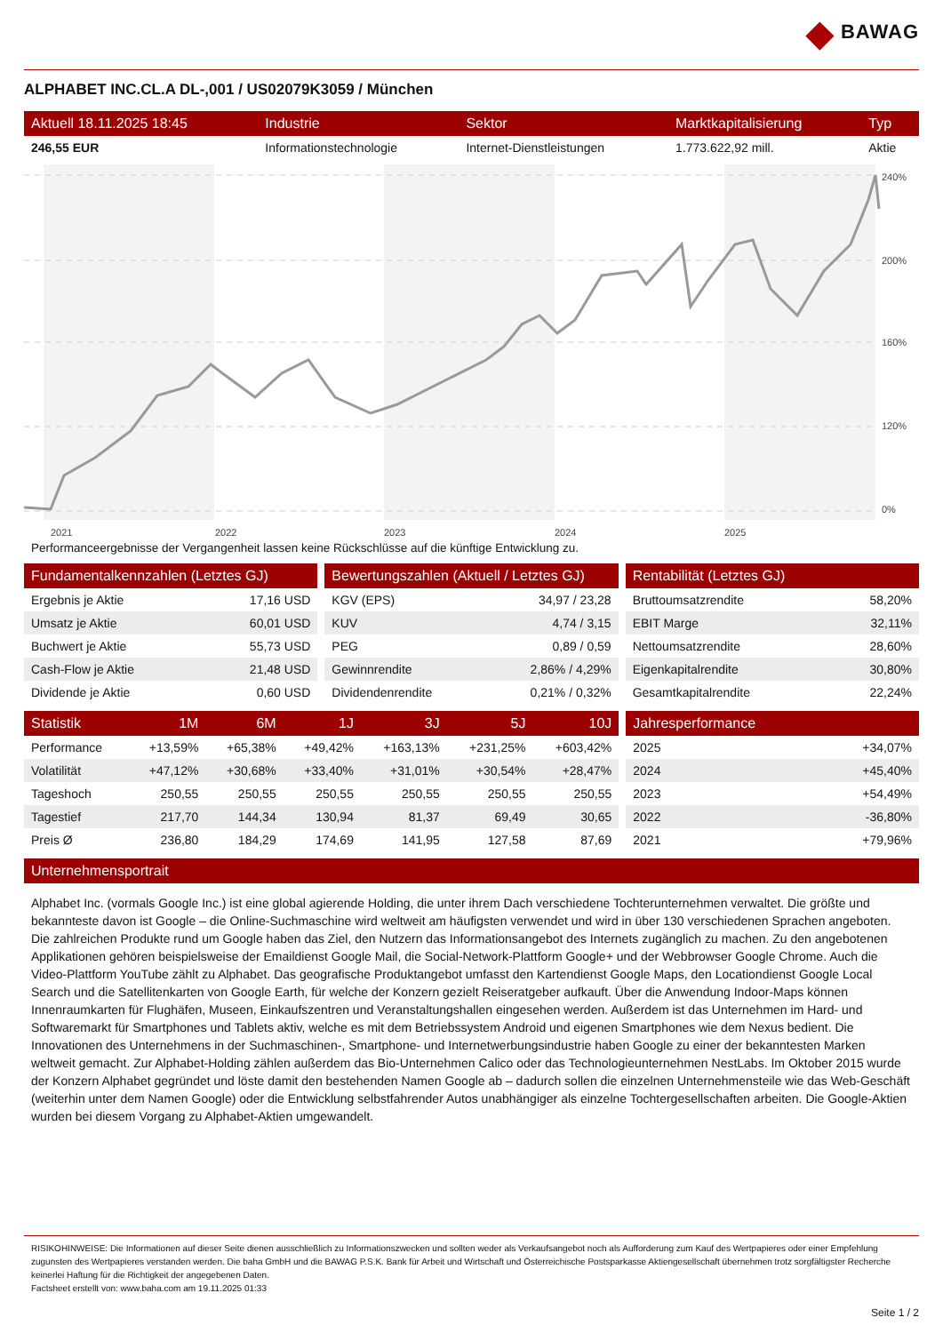◆ BAWAG
ALPHABET INC.CL.A DL-,001 / US02079K3059 / München
| Aktuell 18.11.2025 18:45 | Industrie | Sektor | Marktkapitalisierung | Typ |
| --- | --- | --- | --- | --- |
| 246,55 EUR | Informationstechnologie | Internet-Dienstleistungen | 1.773.622,92 mill. | Aktie |
2021
2022
2023
2024
2025
240%
200%
160%
120%
0%
Performanceergebnisse der Vergangenheit lassen keine Rückschlüsse auf die künftige Entwicklung zu.
| Fundamentalkennzahlen (Letztes GJ) | |
| --- | --- |
| Ergebnis je Aktie | 17,16 USD |
| Umsatz je Aktie | 60,01 USD |
| Buchwert je Aktie | 55,73 USD |
| Cash-Flow je Aktie | 21,48 USD |
| Dividende je Aktie | 0,60 USD |
| Bewertungszahlen (Aktuell / Letztes GJ) | |
| --- | --- |
| KGV (EPS) | 34,97 / 23,28 |
| KUV | 4,74 / 3,15 |
| PEG | 0,89 / 0,59 |
| Gewinnrendite | 2,86% / 4,29% |
| Dividendenrendite | 0,21% / 0,32% |
| Rentabilität (Letztes GJ) | |
| --- | --- |
| Bruttoumsatzrendite | 58,20% |
| EBIT Marge | 32,11% |
| Nettoumsatzrendite | 28,60% |
| Eigenkapitalrendite | 30,80% |
| Gesamtkapitalrendite | 22,24% |
| Statistik | 1M | 6M | 1J | 3J | 5J | 10J |
| --- | --- | --- | --- | --- | --- | --- |
| Performance | +13,59% | +65,38% | +49,42% | +163,13% | +231,25% | +603,42% |
| Volatilität | +47,12% | +30,68% | +33,40% | +31,01% | +30,54% | +28,47% |
| Tageshoch | 250,55 | 250,55 | 250,55 | 250,55 | 250,55 | 250,55 |
| Tagestief | 217,70 | 144,34 | 130,94 | 81,37 | 69,49 | 30,65 |
| Preis Ø | 236,80 | 184,29 | 174,69 | 141,95 | 127,58 | 87,69 |
| Jahresperformance | |
| --- | --- |
| 2025 | +34,07% |
| 2024 | +45,40% |
| 2023 | +54,49% |
| 2022 | -36,80% |
| 2021 | +79,96% |
Unternehmensportrait
Alphabet Inc. (vormals Google Inc.) ist eine global agierende Holding, die unter ihrem Dach verschiedene Tochterunternehmen verwaltet. Die größte und bekannteste davon ist Google – die Online-Suchmaschine wird weltweit am häufigsten verwendet und wird in über 130 verschiedenen Sprachen angeboten. Die zahlreichen Produkte rund um Google haben das Ziel, den Nutzern das Informationsangebot des Internets zugänglich zu machen. Zu den angebotenen Applikationen gehören beispielsweise der Emaildienst Google Mail, die Social-Network-Plattform Google+ und der Webbrowser Google Chrome. Auch die Video-Plattform YouTube zählt zu Alphabet. Das geografische Produktangebot umfasst den Kartendienst Google Maps, den Locationdienst Google Local Search und die Satellitenkarten von Google Earth, für welche der Konzern gezielt Reiseratgeber aufkauft. Über die Anwendung Indoor-Maps können Innenraumkarten für Flughäfen, Museen, Einkaufszentren und Veranstaltungshallen eingesehen werden. Außerdem ist das Unternehmen im Hard- und Softwaremarkt für Smartphones und Tablets aktiv, welche es mit dem Betriebssystem Android und eigenen Smartphones wie dem Nexus bedient. Die Innovationen des Unternehmens in der Suchmaschinen-, Smartphone- und Internetwerbungsindustrie haben Google zu einer der bekanntesten Marken weltweit gemacht. Zur Alphabet-Holding zählen außerdem das Bio-Unternehmen Calico oder das Technologieunternehmen NestLabs. Im Oktober 2015 wurde der Konzern Alphabet gegründet und löste damit den bestehenden Namen Google ab – dadurch sollen die einzelnen Unternehmensteile wie das Web-Geschäft (weiterhin unter dem Namen Google) oder die Entwicklung selbstfahrender Autos unabhängiger als einzelne Tochtergesellschaften arbeiten. Die Google-Aktien wurden bei diesem Vorgang zu Alphabet-Aktien umgewandelt.
RISIKOHINWEISE: Die Informationen auf dieser Seite dienen ausschließlich zu Informationszwecken und sollten weder als Verkaufsangebot noch als Aufforderung zum Kauf des Wertpapieres oder einer Empfehlung zugunsten des Wertpapieres verstanden werden. Die baha GmbH und die BAWAG P.S.K. Bank für Arbeit und Wirtschaft und Österreichische Postsparkasse Aktiengesellschaft übernehmen trotz sorgfältigster Recherche keinerlei Haftung für die Richtigkeit der angegebenen Daten.
Factsheet erstellt von: www.baha.com am 19.11.2025 01:33
Seite 1 / 2